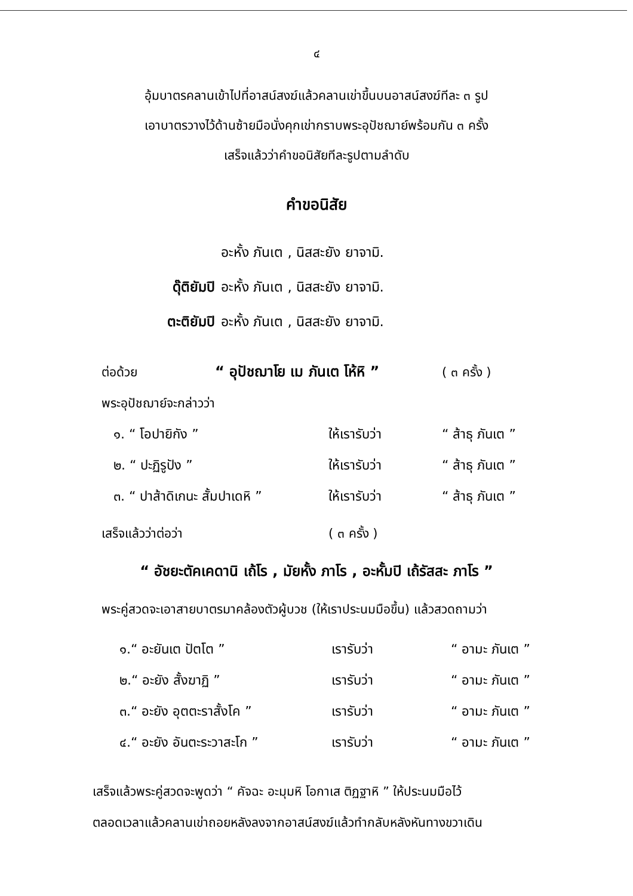๔
อุ้มบาตรคลานเข้าไปที่อาสน์สงฆ์แล้วคลานเข่าขึ้นบนอาสน์สงฆ์ทีละ ๓ รูป
เอาบาตรวางไว้ด้านซ้ายมือนั่งคุกเข่ากราบพระอุปัชฌาย์พร้อมกัน ๓ ครั้ง
เสร็จแล้วว่าคำขอนิสัยทีละรูปตามลำดับ
คำขอนิสัย
อะหั้ง ภันเต , นิสสะยัง ยาจามิ.
ดุ๊ติยัมปิ อะหั้ง ภันเต , นิสสะยัง ยาจามิ.
ตะติยัมปิ อะหั้ง ภันเต , นิสสะยัง ยาจามิ.
| ต่อด้วย | “ อุปัชฌาโย เม ภันเต โห้หิ ” | ( ๓ ครั้ง ) |
| พระอุปัชฌาย์จะกล่าวว่า | | |
| ๑. “ โอปายิกัง ” | ให้เรารับว่า | “ ส้าธุ ภันเต ” |
| ๒. “ ปะฏิรูปัง ” | ให้เรารับว่า | “ ส้าธุ ภันเต ” |
| ๓. “ ปาส้าดิเกนะ สั้มปาเดหิ ” | ให้เรารับว่า | “ ส้าธุ ภันเต ” |
| เสร็จแล้วว่าต่อว่า | ( ๓ ครั้ง ) |
“ อัชยะตัคเคดานิ เถ้โร , มัยหั้ง ภาโร , อะหั้มปิ เถ้รัสสะ ภาโร ”
พระคู่สวดจะเอาสายบาตรมาคล้องตัวผู้บวช (ให้เราประนมมือขึ้น) แล้วสวดถามว่า
| ๑.“ อะยันเต ปัตโต ” | เรารับว่า | “ อามะ ภันเต ” |
| ๒.“ อะยัง สั้งฆาฏิ ” | เรารับว่า | “ อามะ ภันเต ” |
| ๓.“ อะยัง อุตตะราสั้งโค ” | เรารับว่า | “ อามะ ภันเต ” |
| ๔.“ อะยัง อันตะระวาสะโก ” | เรารับว่า | “ อามะ ภันเต ” |
เสร็จแล้วพระคู่สวดจะพูดว่า “ คัจฉะ อะมุมหิ โอกาเส ติฏฐาหิ ” ให้ประนมมือไว้
ตลอดเวลาแล้วคลานเข่าถอยหลังลงจากอาสน์สงฆ์แล้วทำกลับหลังหันทางขวาเดิน